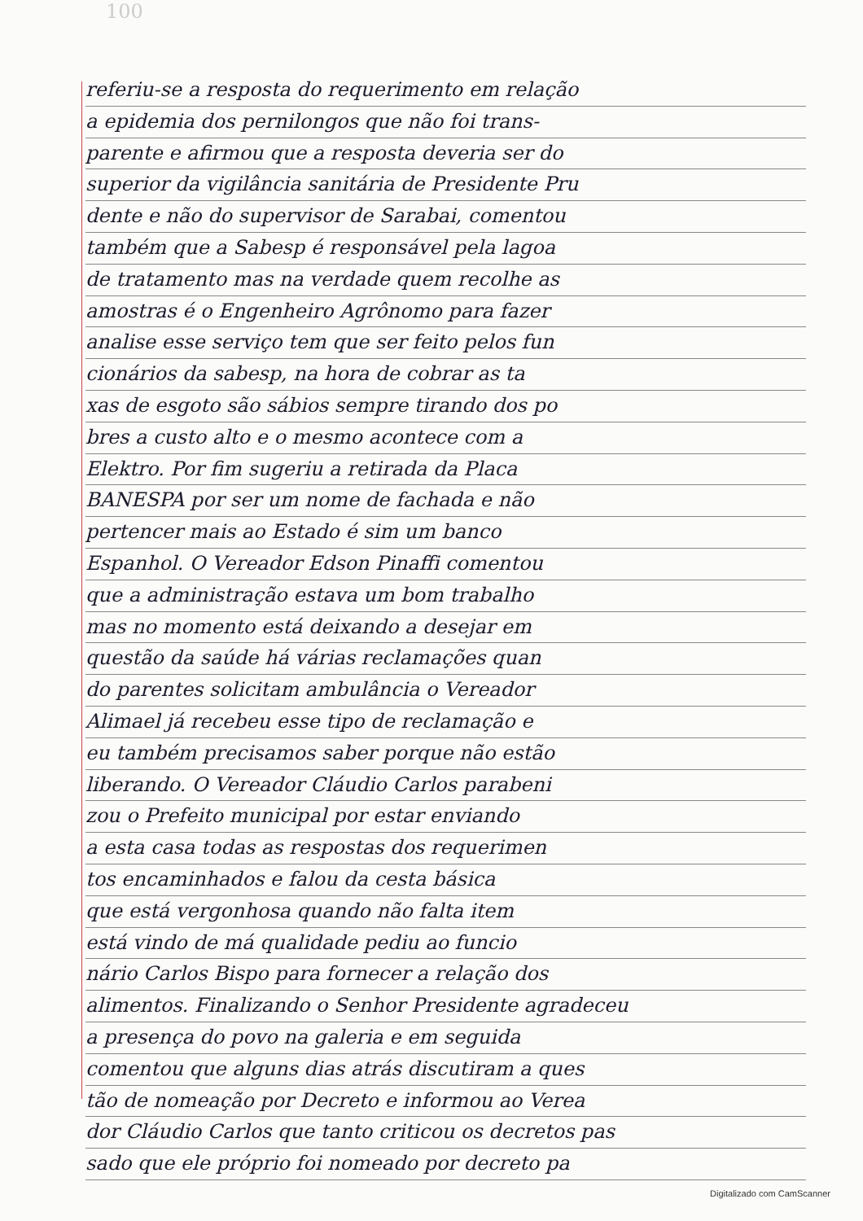100
referiu-se a resposta do requerimento em relação
a epidemia dos pernilongos que não foi trans-
parente e afirmou que a resposta deveria ser do
superior da vigilância sanitária de Presidente Pru
dente e não do supervisor de Sarabai, comentou
também que a Sabesp é responsável pela lagoa
de tratamento mas na verdade quem recolhe as
amostras é o Engenheiro Agrônomo para fazer
analise esse serviço tem que ser feito pelos fun
cionários da sabesp, na hora de cobrar as ta
xas de esgoto são sábios sempre tirando dos po
bres a custo alto e o mesmo acontece com a
Elektro. Por fim sugeriu a retirada da Placa
BANESPA por ser um nome de fachada e não
pertencer mais ao Estado é sim um banco
Espanhol. O Vereador Edson Pinaffi comentou
que a administração estava um bom trabalho
mas no momento está deixando a desejar em
questão da saúde há várias reclamações quan
do parentes solicitam ambulância o Vereador
Alimael já recebeu esse tipo de reclamação e
eu também precisamos saber porque não estão
liberando. O Vereador Cláudio Carlos parabeni
zou o Prefeito municipal por estar enviando
a esta casa todas as respostas dos requerimen
tos encaminhados e falou da cesta básica
que está vergonhosa quando não falta item
está vindo de má qualidade pediu ao funcio
nário Carlos Bispo para fornecer a relação dos
alimentos. Finalizando o Senhor Presidente agradeceu
a presença do povo na galeria e em seguida
comentou que alguns dias atrás discutiram a ques
tão de nomeação por Decreto e informou ao Verea
dor Cláudio Carlos que tanto criticou os decretos pas
sado que ele próprio foi nomeado por decreto pa
Digitalizado com CamScanner